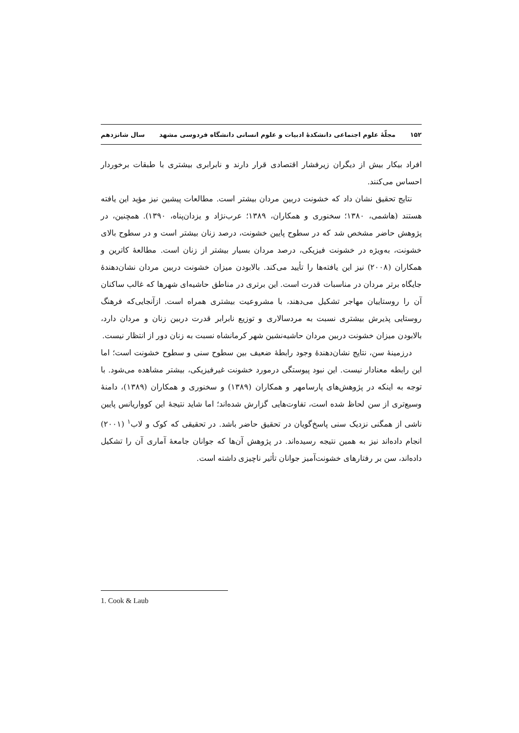۱۵۲ مجلّهٔ علوم اجتماعی دانشکدهٔ ادبیات و علوم انسانی دانشگاه فردوسی مشهد سال شانزدهم
افراد بیکار بیش از دیگران زیرفشار اقتصادی قرار دارند و نابرابری بیشتری با طبقات برخوردار احساس می‌کنند.
نتایج تحقیق نشان داد که خشونت دربین مردان بیشتر است. مطالعات پیشین نیز مؤید این یافته هستند (هاشمی، ۱۳۸۰؛ سخنوری و همکاران، ۱۳۸۹؛ عرب‌نژاد و یزدان‌پناه، ۱۳۹۰). همچنین، در پژوهش حاضر مشخص شد که در سطوح پایین خشونت، درصد زنان بیشتر است و در سطوح بالای خشونت، به‌ویژه در خشونت فیزیکی، درصد مردان بسیار بیشتر از زنان است. مطالعهٔ کاترین و همکاران (۲۰۰۸) نیز این یافته‌ها را تأیید می‌کند. بالابودن میزان خشونت دربین مردان نشان‌دهندهٔ جایگاه برتر مردان در مناسبات قدرت است. این برتری در مناطق حاشیه‌ای شهرها که غالب ساکنان آن را روستاییان مهاجر تشکیل می‌دهند، با مشروعیت بیشتری همراه است. ازآنجایی‌که فرهنگ روستایی پذیرش بیشتری نسبت به مردسالاری و توزیع نابرابر قدرت دربین زنان و مردان دارد، بالابودن میزان خشونت دربین مردان حاشیه‌نشین شهر کرمانشاه نسبت به زنان دور از انتظار نیست.
درزمینهٔ سن، نتایج نشان‌دهندهٔ وجود رابطهٔ ضعیف بین سطوح سنی و سطوح خشونت است؛ اما این رابطه معنادار نیست. این نبود پیوستگی درمورد خشونت غیرفیزیکی، بیشتر مشاهده می‌شود. با توجه به اینکه در پژوهش‌های پارسامهر و همکاران (۱۳۸۹) و سخنوری و همکاران (۱۳۸۹)، دامنهٔ وسیع‌تری از سن لحاظ شده است، تفاوت‌هایی گزارش شده‌اند؛ اما شاید نتیجهٔ این کوواریانس پایین ناشی از همگنی نزدیک سنی پاسخ‌گویان در تحقیق حاضر باشد. در تحقیقی که کوک و لاب<sup>۱</sup> (۲۰۰۱) انجام داده‌اند نیز به همین نتیجه رسیده‌اند. در پژوهش آن‌ها که جوانان جامعهٔ آماری آن را تشکیل داده‌اند، سن بر رفتارهای خشونت‌آمیز جوانان تأثیر ناچیزی داشته است.
1. Cook & Laub